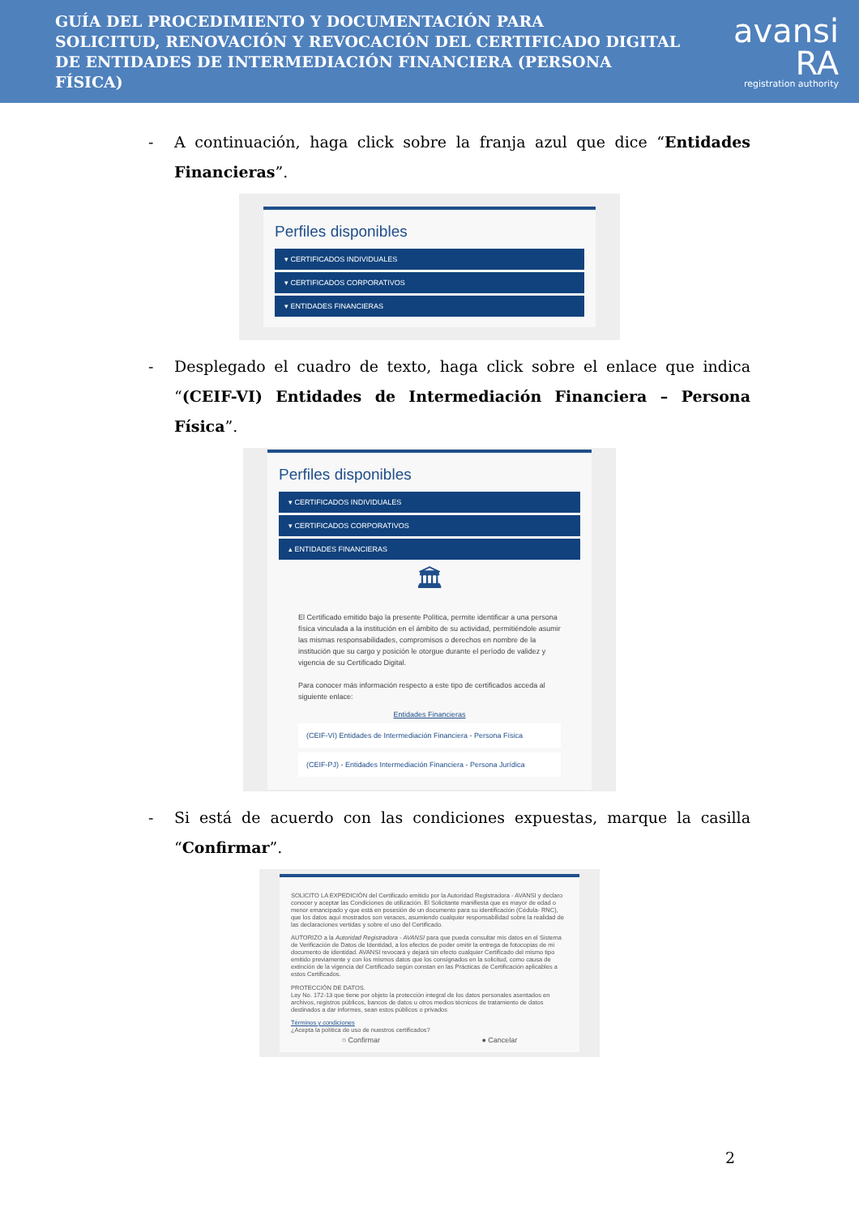GUÍA DEL PROCEDIMIENTO Y DOCUMENTACIÓN PARA
SOLICITUD, RENOVACIÓN Y REVOCACIÓN DEL CERTIFICADO DIGITAL
DE ENTIDADES DE INTERMEDIACIÓN FINANCIERA (PERSONA FÍSICA)
avansi RA
registration authority
- A continuación, haga click sobre la franja azul que dice “Entidades Financieras”.
Perfiles disponibles
▾ CERTIFICADOS INDIVIDUALES
▾ CERTIFICADOS CORPORATIVOS
▾ ENTIDADES FINANCIERAS
- Desplegado el cuadro de texto, haga click sobre el enlace que indica “(CEIF-VI) Entidades de Intermediación Financiera – Persona Física”.
Perfiles disponibles
▾ CERTIFICADOS INDIVIDUALES
▾ CERTIFICADOS CORPORATIVOS
▴ ENTIDADES FINANCIERAS
🏛
El Certificado emitido bajo la presente Política, permite identificar a una persona física vinculada a la institución en el ámbito de su actividad, permitiéndole asumir las mismas responsabilidades, compromisos o derechos en nombre de la institución que su cargo y posición le otorgue durante el período de validez y vigencia de su Certificado Digital.
Para conocer más información respecto a este tipo de certificados acceda al siguiente enlace:
Entidades Financieras
(CEIF-VI) Entidades de Intermediación Financiera - Persona Física
(CEIF-PJ) - Entidades Intermediación Financiera - Persona Jurídica
- Si está de acuerdo con las condiciones expuestas, marque la casilla “Confirmar”.
SOLICITO LA EXPEDICIÓN del Certificado emitido por la Autoridad Registradora - AVANSI y declaro conocer y aceptar las Condiciones de utilización. El Solicitante manifiesta que es mayor de edad o menor emancipado y que está en posesión de un documento para su identificación (Cédula- RNC), que los datos aquí mostrados son veraces, asumiendo cualquier responsabilidad sobre la realidad de las declaraciones vertidas y sobre el uso del Certificado.
AUTORIZO a la Autoridad Registradora - AVANSI para que pueda consultar mis datos en el Sistema de Verificación de Datos de Identidad, a los efectos de poder omitir la entrega de fotocopias de mi documento de identidad. AVANSI revocará y dejará sin efecto cualquier Certificado del mismo tipo emitido previamente y con los mismos datos que los consignados en la solicitud, como causa de extinción de la vigencia del Certificado según constan en las Prácticas de Certificación aplicables a estos Certificados.
PROTECCIÓN DE DATOS.
Ley No. 172-13 que tiene por objeto la protección integral de los datos personales asentados en archivos, registros públicos, bancos de datos u otros medios técnicos de tratamiento de datos destinados a dar informes, sean estos públicos o privados
Términos y condiciones
¿Acepta la política de uso de nuestros certificados?
○ Confirmar ● Cancelar
2